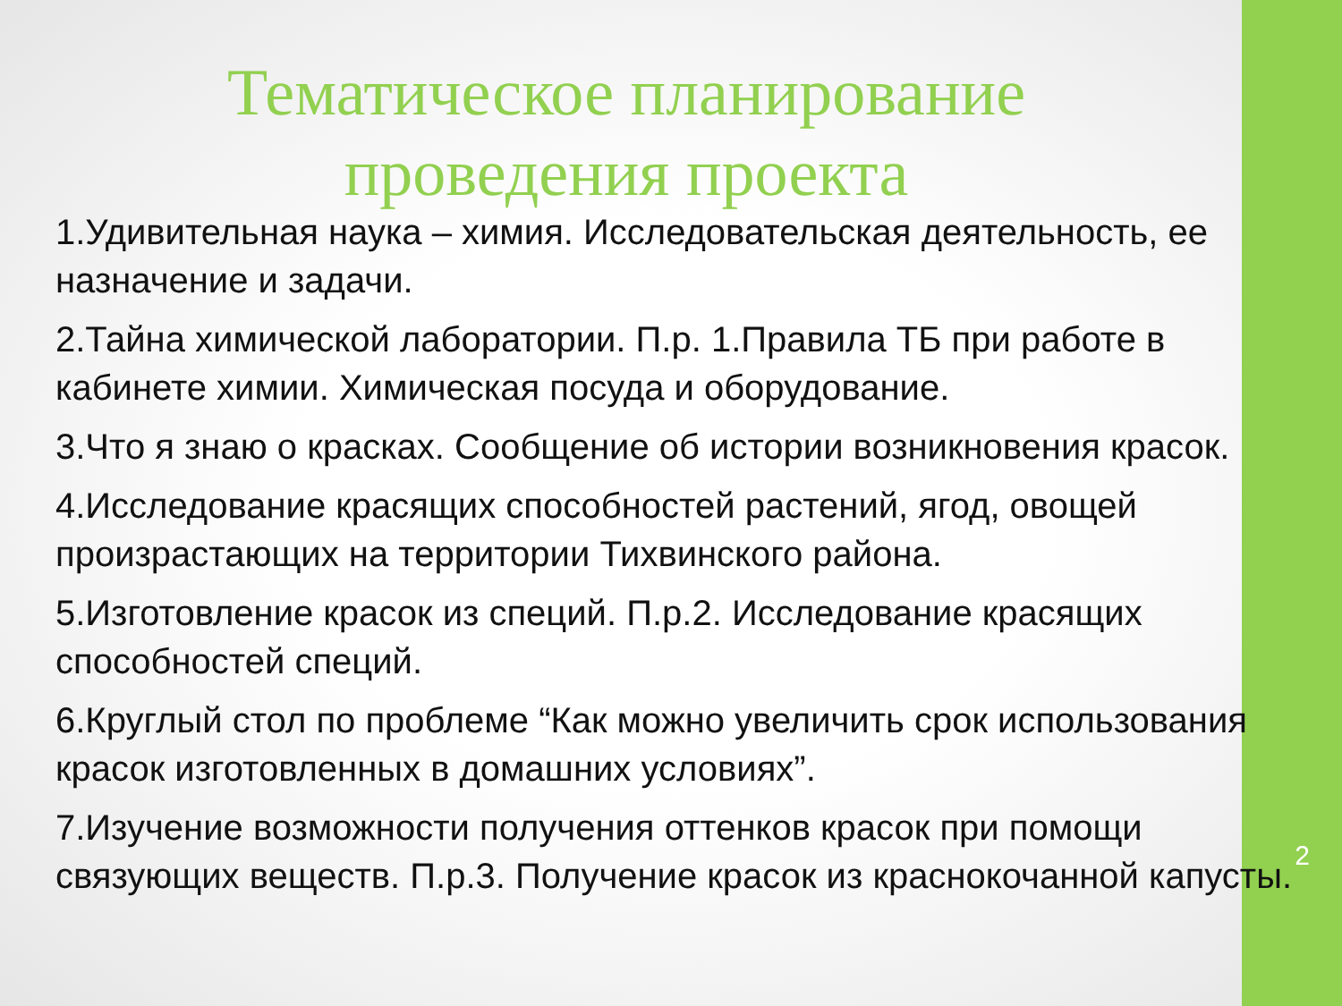2
Тематическое планирование
проведения проекта
1.Удивительная наука – химия. Исследовательская деятельность, ее назначение и задачи.
2.Тайна химической лаборатории. П.р. 1.Правила ТБ при работе в кабинете химии. Химическая посуда и оборудование.
3.Что я знаю о красках. Сообщение об истории возникновения красок.
4.Исследование красящих способностей растений, ягод, овощей произрастающих на территории Тихвинского района.
5.Изготовление красок из специй. П.р.2. Исследование красящих способностей специй.
6.Круглый стол по проблеме “Как можно увеличить срок использования красок изготовленных в домашних условиях”.
7.Изучение возможности получения оттенков красок при помощи связующих веществ. П.р.3. Получение красок из краснокочанной капусты.